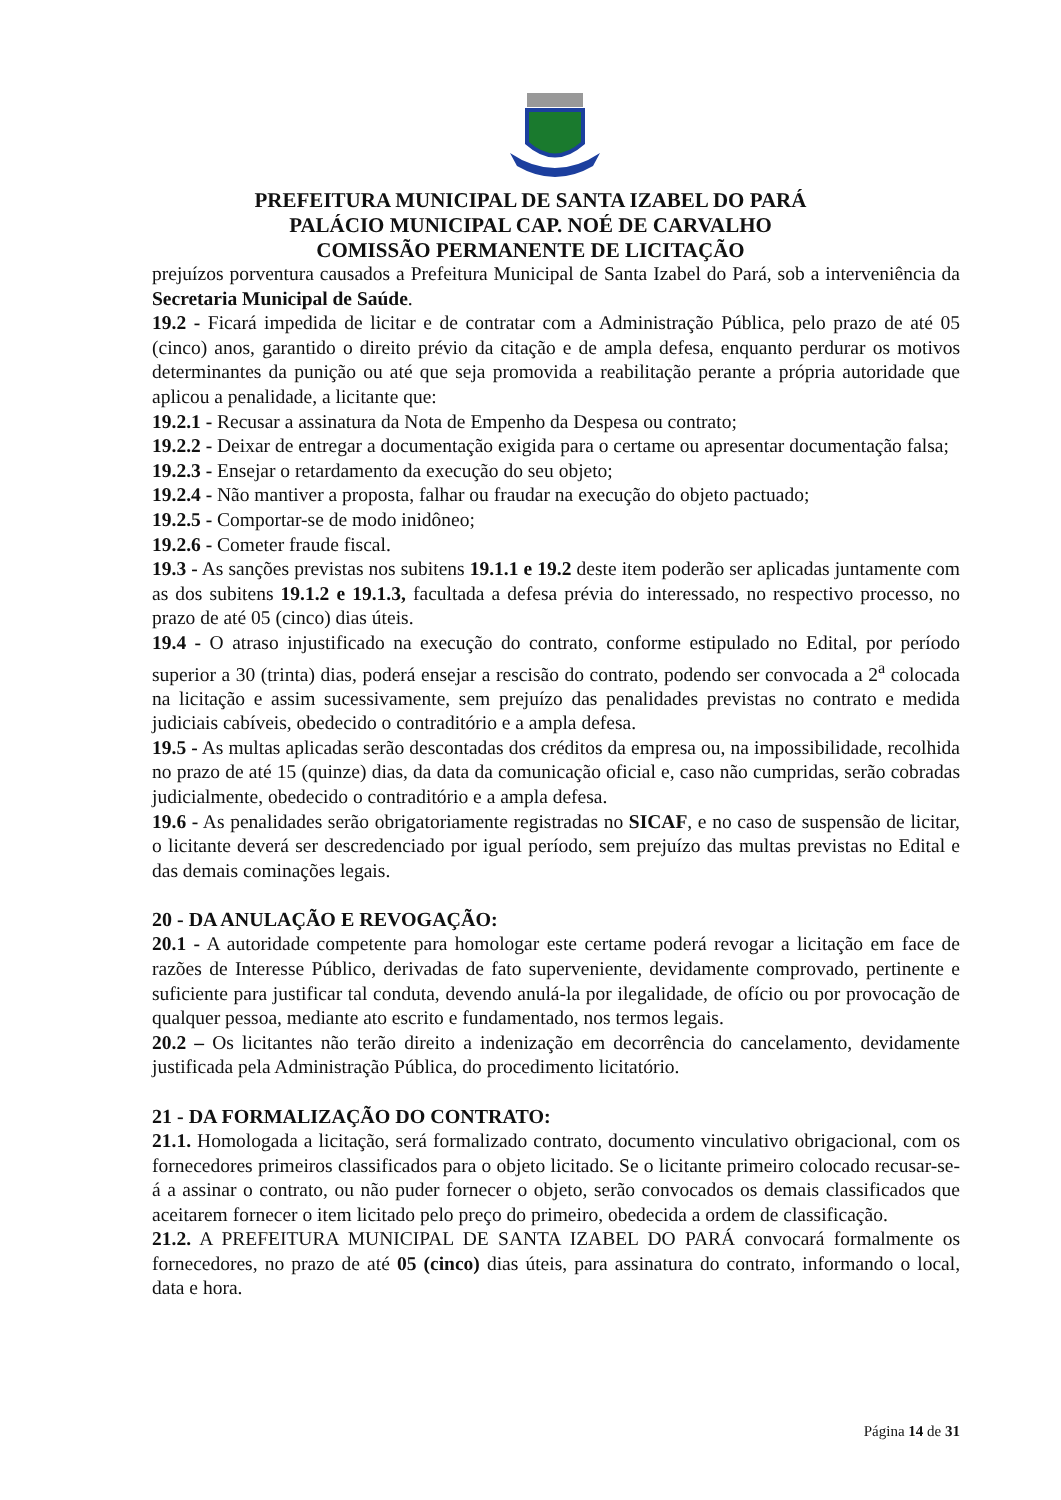PREFEITURA MUNICIPAL DE SANTA IZABEL DO PARÁ
PALÁCIO MUNICIPAL CAP. NOÉ DE CARVALHO
COMISSÃO PERMANENTE DE LICITAÇÃO
prejuízos porventura causados a Prefeitura Municipal de Santa Izabel do Pará, sob a interveniência da Secretaria Municipal de Saúde.
19.2 - Ficará impedida de licitar e de contratar com a Administração Pública, pelo prazo de até 05 (cinco) anos, garantido o direito prévio da citação e de ampla defesa, enquanto perdurar os motivos determinantes da punição ou até que seja promovida a reabilitação perante a própria autoridade que aplicou a penalidade, a licitante que:
19.2.1 - Recusar a assinatura da Nota de Empenho da Despesa ou contrato;
19.2.2 - Deixar de entregar a documentação exigida para o certame ou apresentar documentação falsa;
19.2.3 - Ensejar o retardamento da execução do seu objeto;
19.2.4 - Não mantiver a proposta, falhar ou fraudar na execução do objeto pactuado;
19.2.5 - Comportar-se de modo inidôneo;
19.2.6 - Cometer fraude fiscal.
19.3 - As sanções previstas nos subitens 19.1.1 e 19.2 deste item poderão ser aplicadas juntamente com as dos subitens 19.1.2 e 19.1.3, facultada a defesa prévia do interessado, no respectivo processo, no prazo de até 05 (cinco) dias úteis.
19.4 - O atraso injustificado na execução do contrato, conforme estipulado no Edital, por período superior a 30 (trinta) dias, poderá ensejar a rescisão do contrato, podendo ser convocada a 2<sup>a</sup> colocada na licitação e assim sucessivamente, sem prejuízo das penalidades previstas no contrato e medida judiciais cabíveis, obedecido o contraditório e a ampla defesa.
19.5 - As multas aplicadas serão descontadas dos créditos da empresa ou, na impossibilidade, recolhida no prazo de até 15 (quinze) dias, da data da comunicação oficial e, caso não cumpridas, serão cobradas judicialmente, obedecido o contraditório e a ampla defesa.
19.6 - As penalidades serão obrigatoriamente registradas no SICAF, e no caso de suspensão de licitar, o licitante deverá ser descredenciado por igual período, sem prejuízo das multas previstas no Edital e das demais cominações legais.
20 - DA ANULAÇÃO E REVOGAÇÃO:
20.1 - A autoridade competente para homologar este certame poderá revogar a licitação em face de razões de Interesse Público, derivadas de fato superveniente, devidamente comprovado, pertinente e suficiente para justificar tal conduta, devendo anulá-la por ilegalidade, de ofício ou por provocação de qualquer pessoa, mediante ato escrito e fundamentado, nos termos legais.
20.2 – Os licitantes não terão direito a indenização em decorrência do cancelamento, devidamente justificada pela Administração Pública, do procedimento licitatório.
21 - DA FORMALIZAÇÃO DO CONTRATO:
21.1. Homologada a licitação, será formalizado contrato, documento vinculativo obrigacional, com os fornecedores primeiros classificados para o objeto licitado. Se o licitante primeiro colocado recusar-se-á a assinar o contrato, ou não puder fornecer o objeto, serão convocados os demais classificados que aceitarem fornecer o item licitado pelo preço do primeiro, obedecida a ordem de classificação.
21.2. A PREFEITURA MUNICIPAL DE SANTA IZABEL DO PARÁ convocará formalmente os fornecedores, no prazo de até 05 (cinco) dias úteis, para assinatura do contrato, informando o local, data e hora.
Página 14 de 31